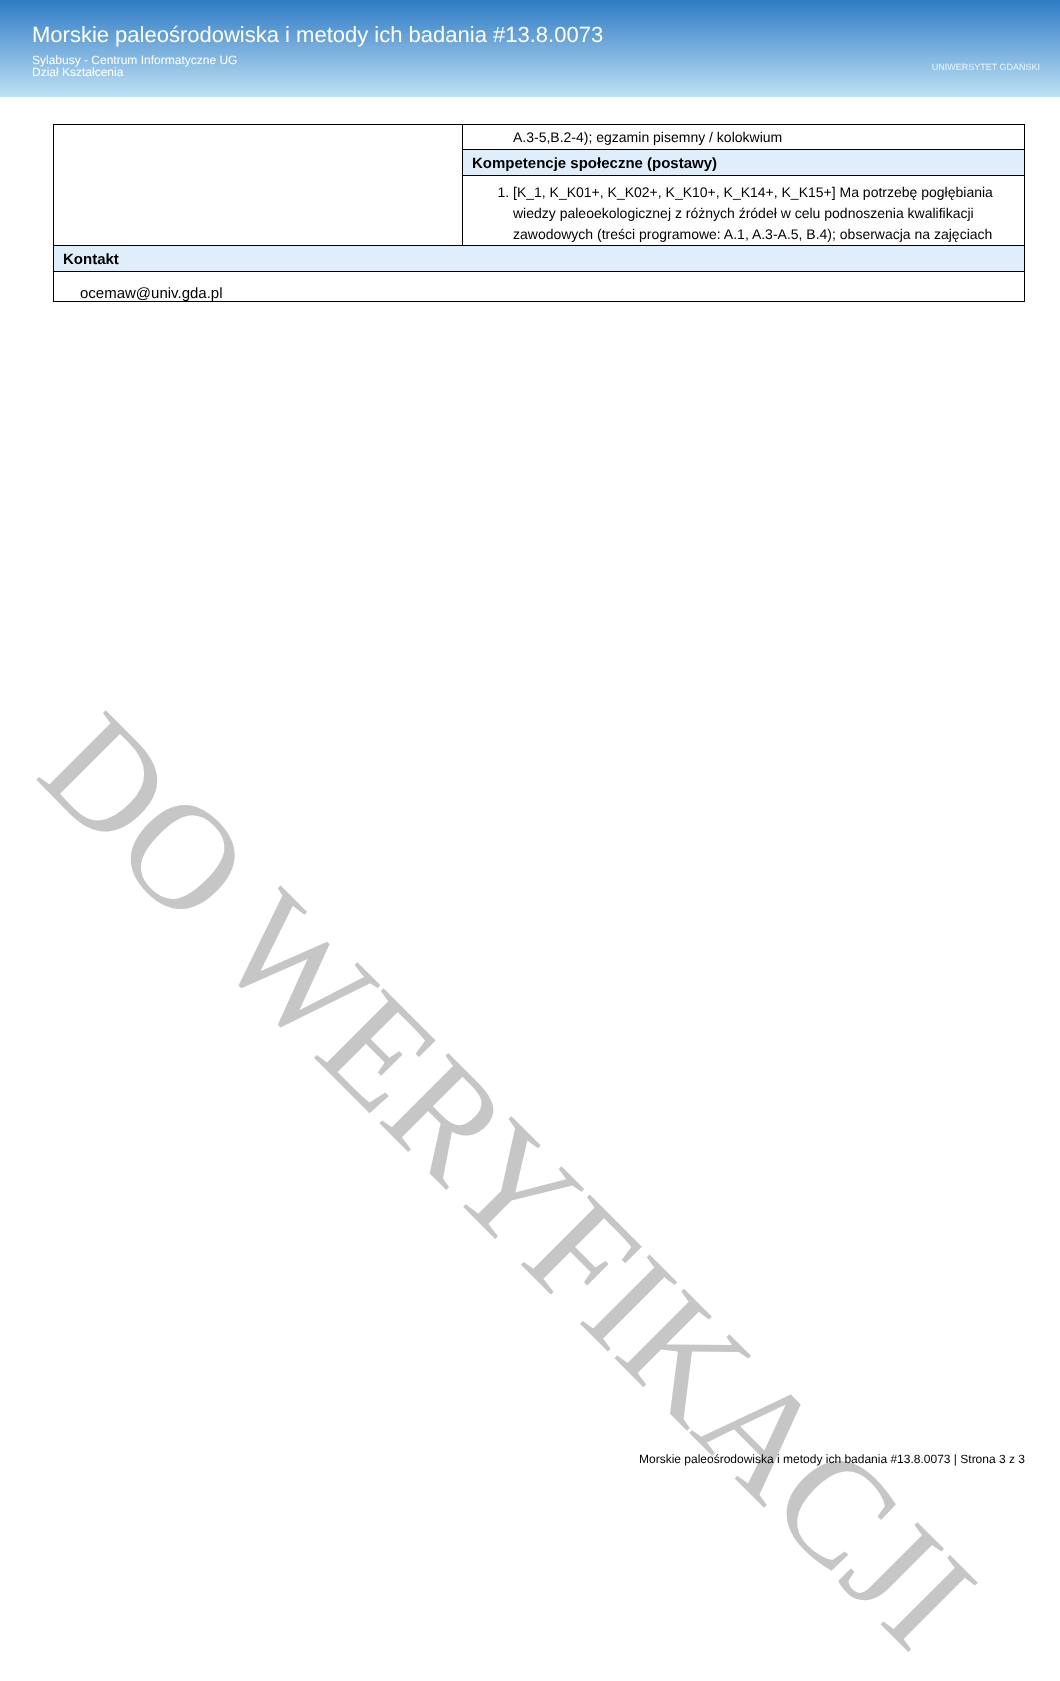Morskie paleośrodowiska i metody ich badania #13.8.0073
Sylabusy - Centrum Informatyczne UG
Dział Kształcenia
UNIWERSYTET GDAŃSKI
| | A.3-5,B.2-4); egzamin pisemny / kolokwium |
| | Kompetencje społeczne (postawy) |
| | 1. [K_1, K_K01+, K_K02+, K_K10+, K_K14+, K_K15+] Ma potrzebę pogłębiania wiedzy paleoekologicznej z różnych źródeł w celu podnoszenia kwalifikacji zawodowych (treści programowe: A.1, A.3-A.5, B.4); obserwacja na zajęciach |
| Kontakt | |
| ocemaw@univ.gda.pl | |
DO WERYFIKACJI
Morskie paleośrodowiska i metody ich badania #13.8.0073 | Strona 3 z 3